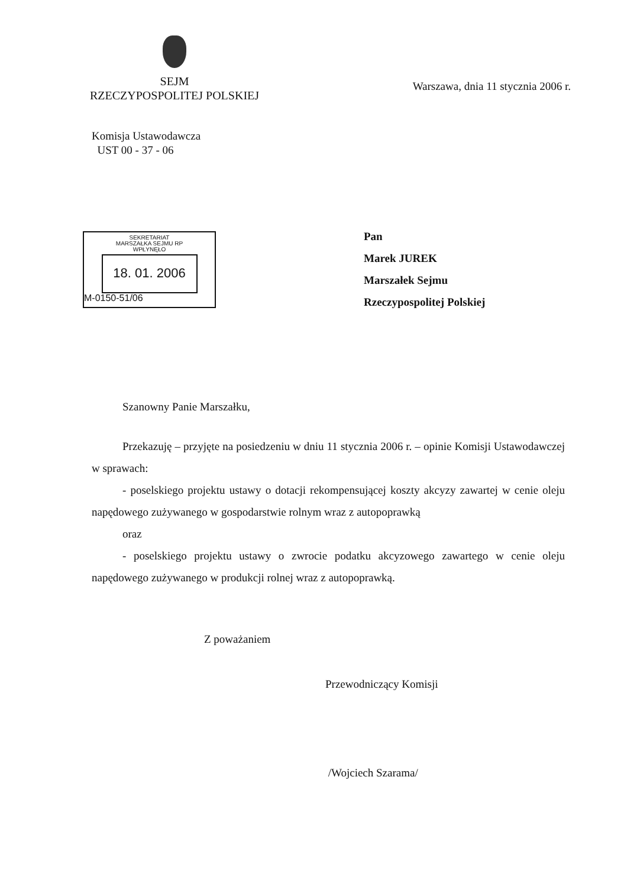SEJM
RZECZYPOSPOLITEJ POLSKIEJ
Warszawa, dnia 11 stycznia 2006 r.
Komisja Ustawodawcza
UST 00 - 37 - 06
SEKRETARIAT
MARSZAŁKA SEJMU RP
WPŁYNĘŁO
18. 01. 2006
M-0150-51/06
Pan
Marek JUREK
Marszałek Sejmu
Rzeczypospolitej Polskiej
Szanowny Panie Marszałku,
Przekazuję – przyjęte na posiedzeniu w dniu 11 stycznia 2006 r. – opinie Komisji Ustawodawczej w sprawach:
- poselskiego projektu ustawy o dotacji rekompensującej koszty akcyzy zawartej w cenie oleju napędowego zużywanego w gospodarstwie rolnym wraz z autopoprawką
oraz
- poselskiego projektu ustawy o zwrocie podatku akcyzowego zawartego w cenie oleju napędowego zużywanego w produkcji rolnej wraz z autopoprawką.
Z poważaniem
Przewodniczący Komisji
/Wojciech Szarama/